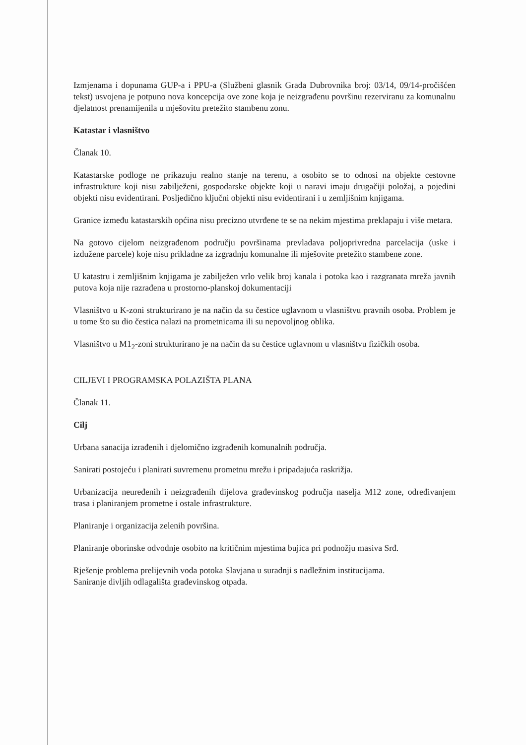Izmjenama i dopunama GUP-a i PPU-a (Službeni glasnik Grada Dubrovnika broj: 03/14, 09/14-pročišćen tekst) usvojena je potpuno nova koncepcija ove zone koja je neizgrađenu površinu rezerviranu za komunalnu djelatnost prenamijenila u mješovitu pretežito stambenu zonu.
Katastar i vlasništvo
Članak 10.
Katastarske podloge ne prikazuju realno stanje na terenu, a osobito se to odnosi na objekte cestovne infrastrukture koji nisu zabilježeni, gospodarske objekte koji u naravi imaju drugačiji položaj, a pojedini objekti nisu evidentirani. Posljedično ključni objekti nisu evidentirani i u zemljišnim knjigama.
Granice između katastarskih općina nisu precizno utvrđene te se na nekim mjestima preklapaju i više metara.
Na gotovo cijelom neizgrađenom području površinama prevladava poljoprivredna parcelacija (uske i izdužene parcele) koje nisu prikladne za izgradnju komunalne ili mješovite pretežito stambene zone.
U katastru i zemljišnim knjigama je zabilježen vrlo velik broj kanala i potoka kao i razgranata mreža javnih putova koja nije razrađena u prostorno-planskoj dokumentaciji
Vlasništvo u K-zoni strukturirano je na način da su čestice uglavnom u vlasništvu pravnih osoba. Problem je u tome što su dio čestica nalazi na prometnicama ili su nepovoljnog oblika.
Vlasništvo u M1<sub>2</sub>-zoni strukturirano je na način da su čestice uglavnom u vlasništvu fizičkih osoba.
CILJEVI I PROGRAMSKA POLAZIŠTA PLANA
Članak 11.
Cilj
Urbana sanacija izrađenih i djelomično izgrađenih komunalnih područja.
Sanirati postojeću i planirati suvremenu prometnu mrežu i pripadajuća raskrižja.
Urbanizacija neuređenih i neizgrađenih dijelova građevinskog područja naselja M12 zone, određivanjem trasa i planiranjem prometne i ostale infrastrukture.
Planiranje i organizacija zelenih površina.
Planiranje oborinske odvodnje osobito na kritičnim mjestima bujica pri podnožju masiva Srđ.
Rješenje problema prelijevnih voda potoka Slavjana u suradnji s nadležnim institucijama.
Saniranje divljih odlagališta građevinskog otpada.